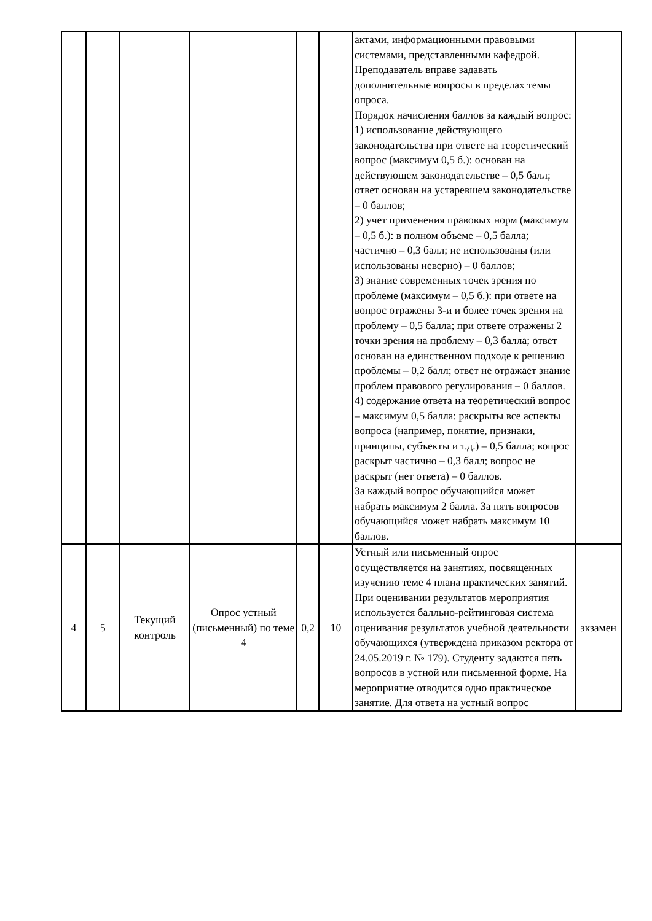| | | | | | | актами, информационными правовыми системами, представленными кафедрой. Преподаватель вправе задавать дополнительные вопросы в пределах темы опроса. Порядок начисления баллов за каждый вопрос: 1) использование действующего законодательства при ответе на теоретический вопрос (максимум 0,5 б.): основан на действующем законодательстве – 0,5 балл; ответ основан на устаревшем законодательстве – 0 баллов; 2) учет применения правовых норм (максимум – 0,5 б.): в полном объеме – 0,5 балла; частично – 0,3 балл; не использованы (или использованы неверно) – 0 баллов; 3) знание современных точек зрения по проблеме (максимум – 0,5 б.): при ответе на вопрос отражены 3-и и более точек зрения на проблему – 0,5 балла; при ответе отражены 2 точки зрения на проблему – 0,3 балла; ответ основан на единственном подходе к решению проблемы – 0,2 балл; ответ не отражает знание проблем правового регулирования – 0 баллов. 4) содержание ответа на теоретический вопрос – максимум 0,5 балла: раскрыты все аспекты вопроса (например, понятие, признаки, принципы, субъекты и т.д.) – 0,5 балла; вопрос раскрыт частично – 0,3 балл; вопрос не раскрыт (нет ответа) – 0 баллов. За каждый вопрос обучающийся может набрать максимум 2 балла. За пять вопросов обучающийся может набрать максимум 10 баллов. | |
| 4 | 5 | Текущий контроль | Опрос устный (письменный) по теме 4 | 0,2 | 10 | Устный или письменный опрос осуществляется на занятиях, посвященных изучению теме 4 плана практических занятий. При оценивании результатов мероприятия используется балльно-рейтинговая система оценивания результатов учебной деятельности обучающихся (утверждена приказом ректора от 24.05.2019 г. № 179). Студенту задаются пять вопросов в устной или письменной форме. На мероприятие отводится одно практическое занятие. Для ответа на устный вопрос | экзамен |